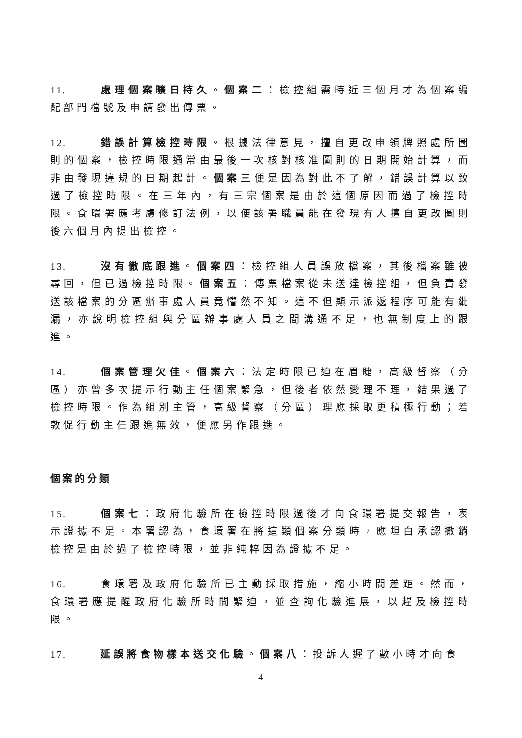11. 處理個案曠日持久。個案二：檢控組需時近三個月才為個案編配部門檔號及申請發出傳票。
12. 錯誤計算檢控時限。根據法律意見，擅自更改申領牌照處所圖則的個案，檢控時限通常由最後一次核對核准圖則的日期開始計算，而非由發現違規的日期起計。個案三便是因為對此不了解，錯誤計算以致過了檢控時限。在三年內，有三宗個案是由於這個原因而過了檢控時限。食環署應考慮修訂法例，以便該署職員能在發現有人擅自更改圖則後六個月內提出檢控。
13. 沒有徹底跟進。個案四：檢控組人員誤放檔案，其後檔案雖被尋回，但已過檢控時限。個案五：傳票檔案從未送達檢控組，但負責發送該檔案的分區辦事處人員竟懵然不知。這不但顯示派遞程序可能有紕漏，亦說明檢控組與分區辦事處人員之間溝通不足，也無制度上的跟進。
14. 個案管理欠佳。個案六：法定時限已迫在眉睫，高級督察（分區）亦曾多次提示行動主任個案緊急，但後者依然愛理不理，結果過了檢控時限。作為組別主管，高級督察（分區）理應採取更積極行動；若敦促行動主任跟進無效，便應另作跟進。
個案的分類
15. 個案七：政府化驗所在檢控時限過後才向食環署提交報告，表示證據不足。本署認為，食環署在將這類個案分類時，應坦白承認撤銷檢控是由於過了檢控時限，並非純粹因為證據不足。
16. 食環署及政府化驗所已主動採取措施，縮小時間差距。然而，食環署應提醒政府化驗所時間緊迫，並查詢化驗進展，以趕及檢控時限。
17. 延誤將食物樣本送交化驗。個案八：投訴人遲了數小時才向食
4